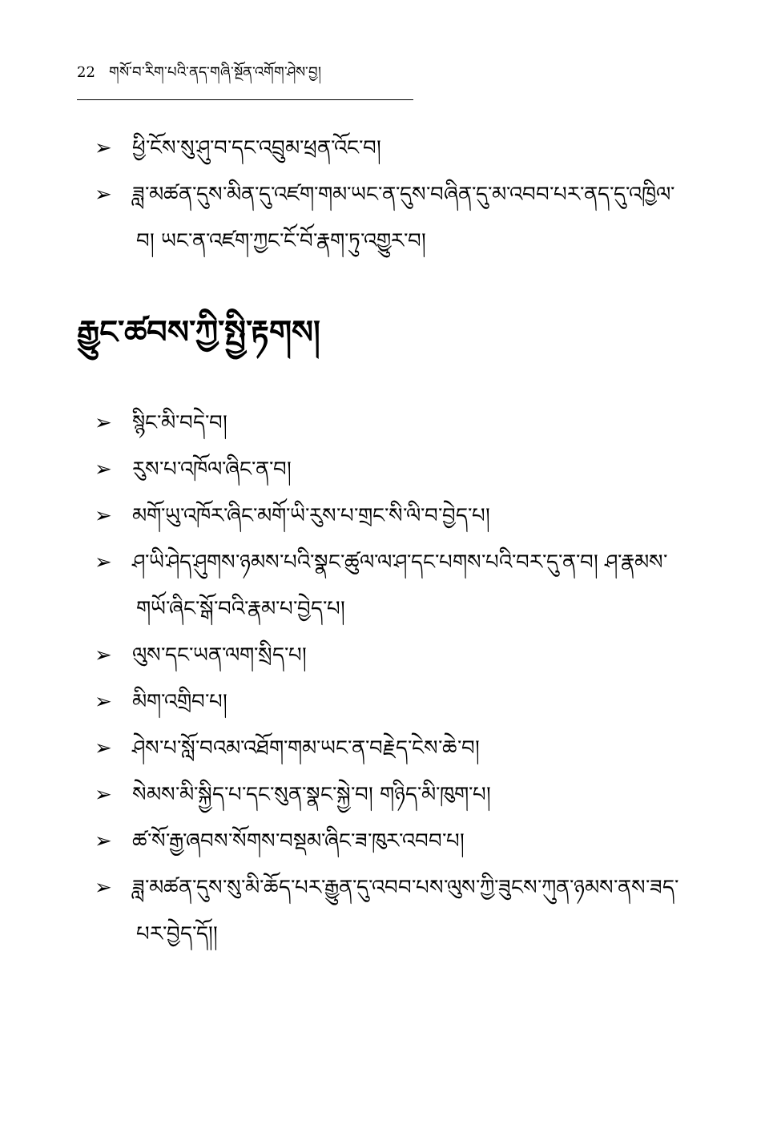22 གསོ་བ་རིག་པའི་ནད་གཞི་སྔོན་འགོག་ཤེས་བྱ།
➢ ཕྱི་ངོས་སུ་ཤུ་བ་དང་འབྲུམ་ཕྲན་འོང་བ།
➢ ཟླ་མཚན་དུས་མིན་དུ་འཛག་གམ་ཡང་ན་དུས་བཞིན་དུ་མ་འབབ་པར་ནད་དུ་འཁྱིལ་བ། ཡང་ན་འཛག་ཀྱང་ངོ་བོ་རྣག་ཏུ་འགྱུར་བ།
རྒྱུང་ཚབས་ཀྱི་སྤྱི་རྟགས།
➢ སྙིང་མི་བདེ་བ།
➢ རུས་པ་འཁོལ་ཞིང་ན་བ།
➢ མགོ་ཡུ་འཁོར་ཞིང་མགོ་ཡི་རུས་པ་གྲང་སི་ལི་བ་བྱེད་པ།
➢ ཤ་ཡི་ཤེད་ཤུགས་ཉམས་པའི་སྣང་ཚུལ་ལ་ཤ་དང་པགས་པའི་བར་དུ་ན་བ། ཤ་རྣམས་གཡོ་ཞིང་སྒོ་བའི་རྣམ་པ་བྱེད་པ།
➢ ལུས་དང་ཡན་ལག་སྲིད་པ།
➢ མིག་འགྲིབ་པ།
➢ ཤེས་པ་སློ་བའམ་འཐོག་གམ་ཡང་ན་བརྗེད་ངེས་ཆེ་བ།
➢ སེམས་མི་སྐྱིད་པ་དང་སུན་སྣང་སྐྱེ་བ། གཉིད་མི་ཁུག་པ།
➢ ཚ་སོ་རྒྱ་ཞབས་སོགས་བསྡམ་ཞིང་ཟ་ཁུར་འབབ་པ།
➢ ཟླ་མཚན་དུས་སུ་མི་ཆོད་པར་རྒྱུན་དུ་འབབ་པས་ལུས་ཀྱི་ཟུངས་ཀུན་ཉམས་ནས་ཟད་པར་བྱེད་དོ།།